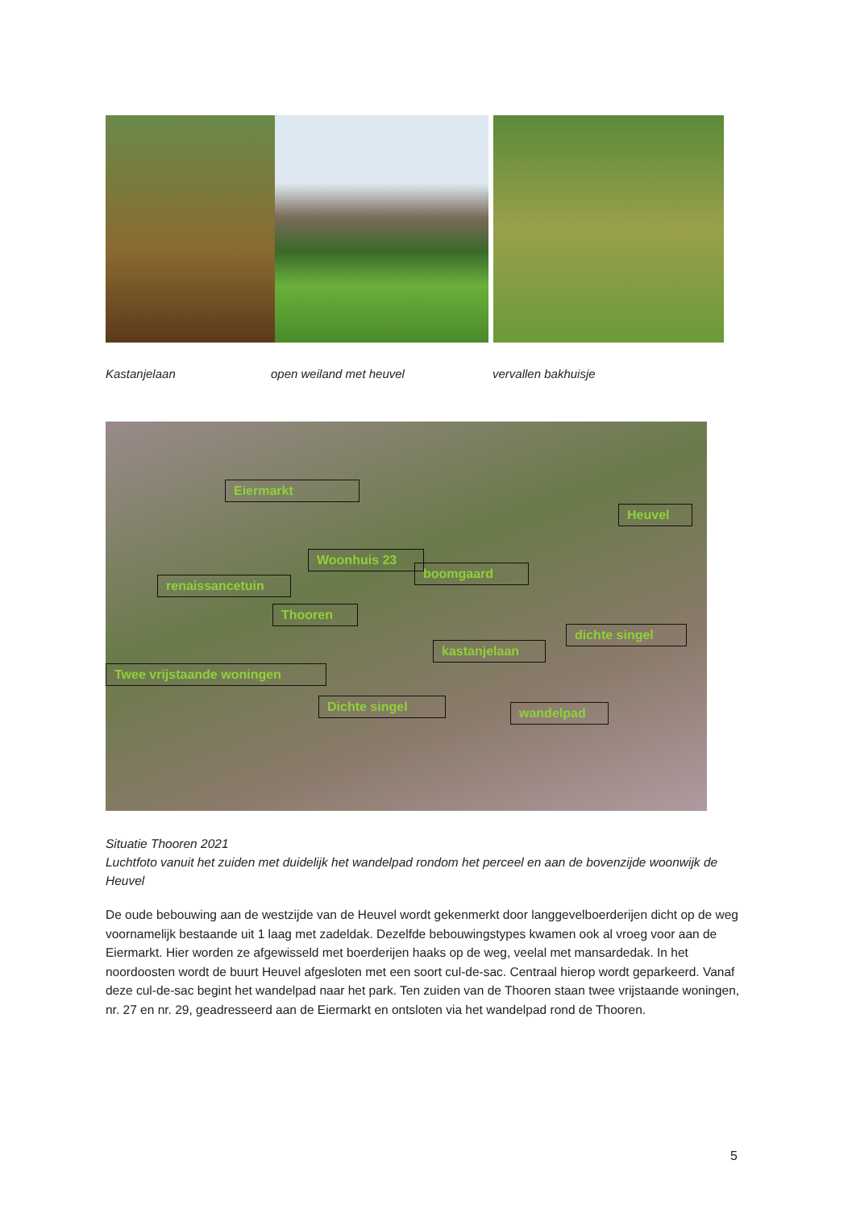Kastanjelaan open weiland met heuvel vervallen bakhuisje
Eiermarkt
Heuvel
Woonhuis 23
boomgaard
renaissancetuin
Thooren
dichte singel
kastanjelaan
Twee vrijstaande woningen
Dichte singel wandelpad
Situatie Thooren 2021
Luchtfoto vanuit het zuiden met duidelijk het wandelpad rondom het perceel en aan de bovenzijde woonwijk de Heuvel
De oude bebouwing aan de westzijde van de Heuvel wordt gekenmerkt door langgevelboerderijen dicht op de weg voornamelijk bestaande uit 1 laag met zadeldak. Dezelfde bebouwingstypes kwamen ook al vroeg voor aan de Eiermarkt. Hier worden ze afgewisseld met boerderijen haaks op de weg, veelal met mansardedak. In het noordoosten wordt de buurt Heuvel afgesloten met een soort cul-de-sac. Centraal hierop wordt geparkeerd. Vanaf deze cul-de-sac begint het wandelpad naar het park. Ten zuiden van de Thooren staan twee vrijstaande woningen, nr. 27 en nr. 29, geadresseerd aan de Eiermarkt en ontsloten via het wandelpad rond de Thooren.
5